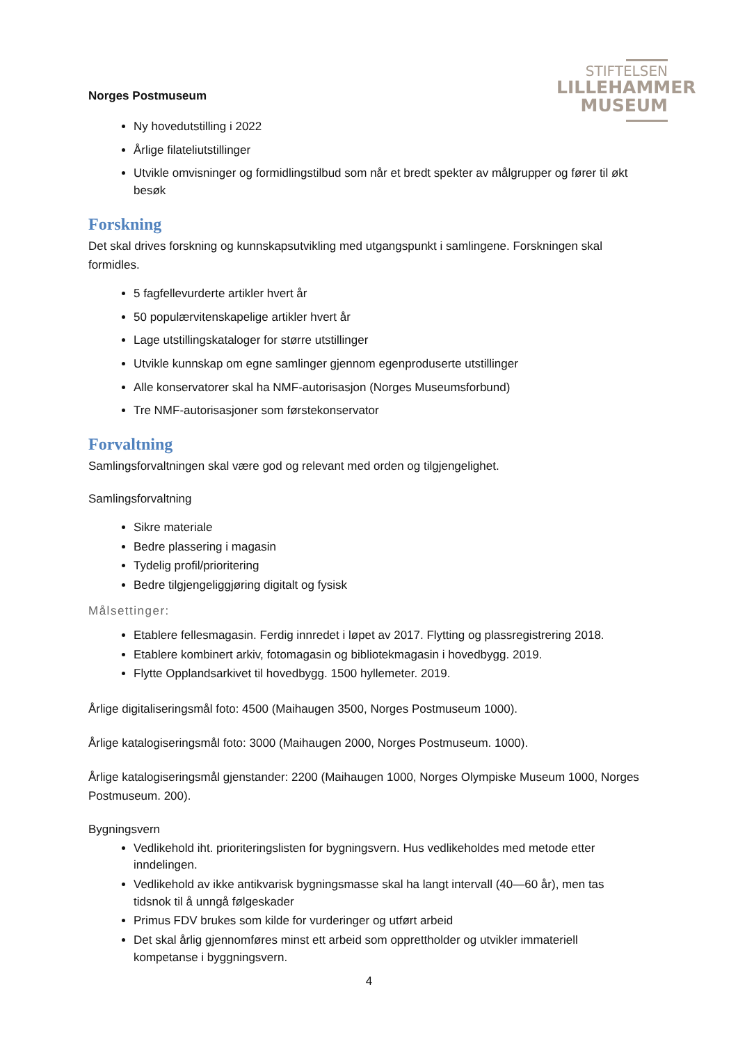STIFTELSEN
LILLEHAMMER
MUSEUM
Norges Postmuseum
Ny hovedutstilling i 2022
Årlige filateliutstillinger
Utvikle omvisninger og formidlingstilbud som når et bredt spekter av målgrupper og fører til økt besøk
Forskning
Det skal drives forskning og kunnskapsutvikling med utgangspunkt i samlingene. Forskningen skal formidles.
5 fagfellevurderte artikler hvert år
50 populærvitenskapelige artikler hvert år
Lage utstillingskataloger for større utstillinger
Utvikle kunnskap om egne samlinger gjennom egenproduserte utstillinger
Alle konservatorer skal ha NMF-autorisasjon (Norges Museumsforbund)
Tre NMF-autorisasjoner som førstekonservator
Forvaltning
Samlingsforvaltningen skal være god og relevant med orden og tilgjengelighet.
Samlingsforvaltning
Sikre materiale
Bedre plassering i magasin
Tydelig profil/prioritering
Bedre tilgjengeliggjøring digitalt og fysisk
Målsettinger:
Etablere fellesmagasin. Ferdig innredet i løpet av 2017. Flytting og plassregistrering 2018.
Etablere kombinert arkiv, fotomagasin og bibliotekmagasin i hovedbygg. 2019.
Flytte Opplandsarkivet til hovedbygg. 1500 hyllemeter. 2019.
Årlige digitaliseringsmål foto: 4500 (Maihaugen 3500, Norges Postmuseum 1000).
Årlige katalogiseringsmål foto: 3000 (Maihaugen 2000, Norges Postmuseum. 1000).
Årlige katalogiseringsmål gjenstander: 2200 (Maihaugen 1000, Norges Olympiske Museum 1000, Norges Postmuseum. 200).
Bygningsvern
Vedlikehold iht. prioriteringslisten for bygningsvern. Hus vedlikeholdes med metode etter inndelingen.
Vedlikehold av ikke antikvarisk bygningsmasse skal ha langt intervall (40—60 år), men tas tidsnok til å unngå følgeskader
Primus FDV brukes som kilde for vurderinger og utført arbeid
Det skal årlig gjennomføres minst ett arbeid som opprettholder og utvikler immateriell kompetanse i byggningsvern.
4